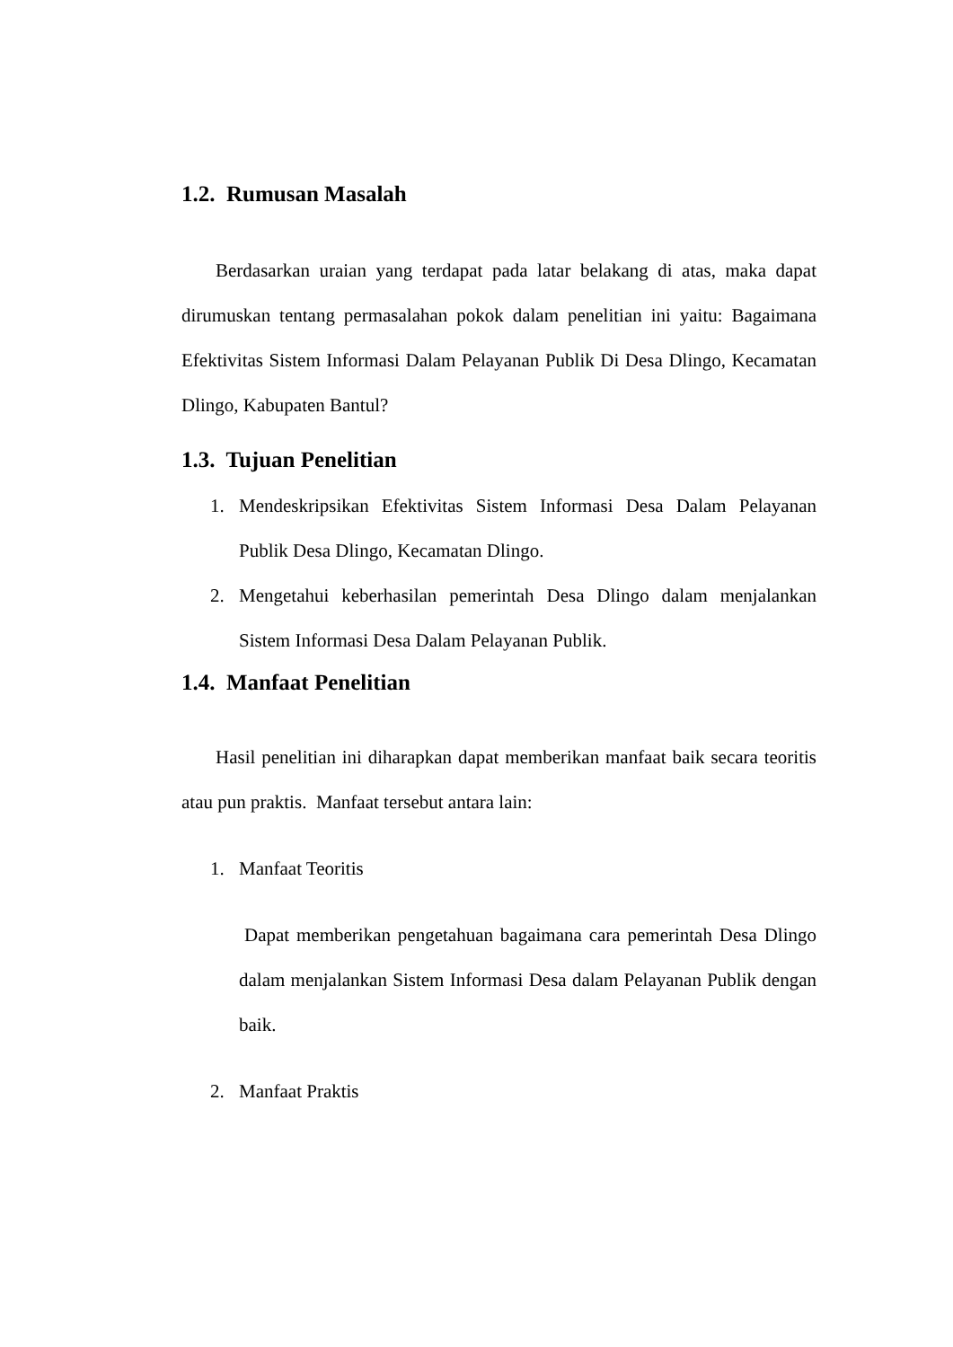1.2. Rumusan Masalah
Berdasarkan uraian yang terdapat pada latar belakang di atas, maka dapat dirumuskan tentang permasalahan pokok dalam penelitian ini yaitu: Bagaimana Efektivitas Sistem Informasi Dalam Pelayanan Publik Di Desa Dlingo, Kecamatan Dlingo, Kabupaten Bantul?
1.3. Tujuan Penelitian
1. Mendeskripsikan Efektivitas Sistem Informasi Desa Dalam Pelayanan Publik Desa Dlingo, Kecamatan Dlingo.
2. Mengetahui keberhasilan pemerintah Desa Dlingo dalam menjalankan Sistem Informasi Desa Dalam Pelayanan Publik.
1.4. Manfaat Penelitian
Hasil penelitian ini diharapkan dapat memberikan manfaat baik secara teoritis atau pun praktis. Manfaat tersebut antara lain:
1. Manfaat Teoritis
Dapat memberikan pengetahuan bagaimana cara pemerintah Desa Dlingo dalam menjalankan Sistem Informasi Desa dalam Pelayanan Publik dengan baik.
2. Manfaat Praktis